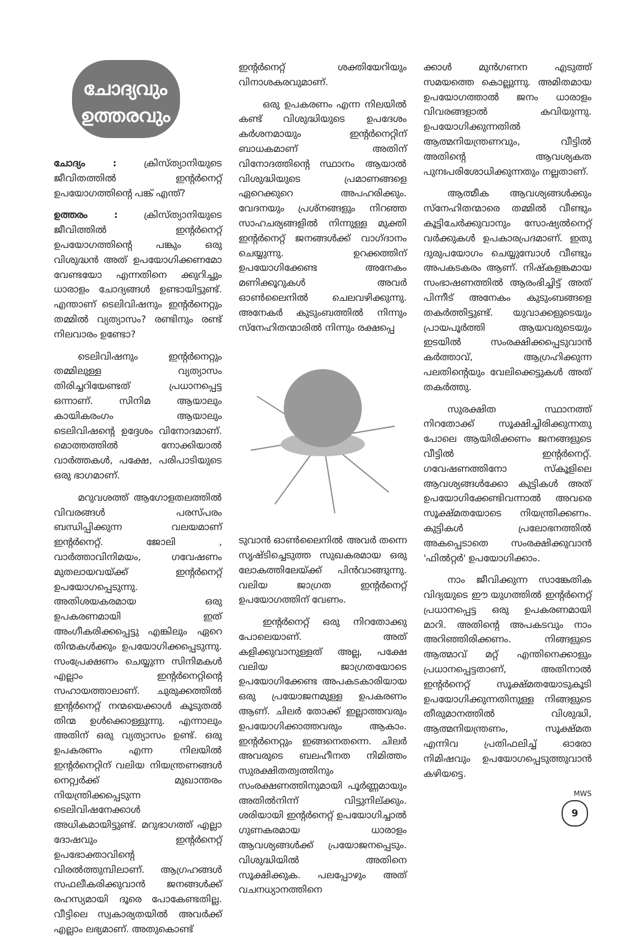ചോദ്യവും
ഉത്തരവും
ചോദ്യം : ക്രിസ്ത്യാനിയുടെ ജീവിതത്തിൽ ഇന്റർനെറ്റ് ഉപയോഗത്തിന്റെ പങ്ക് എന്ത്?
ഉത്തരം : ക്രിസ്ത്യാനിയുടെ ജീവിത്തിൽ ഇന്റർനെറ്റ് ഉപയോഗത്തിന്റെ പങ്കും ഒരു വിശുദ്ധൻ അത് ഉപയോഗിക്കണമോ വേണ്ടയോ എന്നതിനെ ക്കുറിച്ചും ധാരാളം ചോദ്യങ്ങൾ ഉണ്ടായിട്ടുണ്ട്. എന്താണ് ടെലിവിഷനും ഇന്റർനെറ്റും തമ്മിൽ വ്യത്യാസം? രണ്ടിനും രണ്ട് നിലവാരം ഉണ്ടോ?
ടെലിവിഷനും ഇന്റർനെറ്റും തമ്മിലുള്ള വ്യത്യാസം തിരിച്ചറിയേണ്ടത് പ്രധാനപ്പെട്ട ഒന്നാണ്. സിനിമ ആയാലും കായികരംഗം ആയാലും ടെലിവിഷന്റെ ഉദ്ദേശം വിനോദമാണ്. മൊത്തത്തിൽ നോക്കിയാൽ വാർത്തകൾ, പക്ഷേ, പരിപാടിയുടെ ഒരു ഭാഗമാണ്.
മറുവശത്ത് ആഗോളതലത്തിൽ വിവരങ്ങൾ പരസ്പരം ബന്ധിപ്പിക്കുന്ന വലയമാണ് ഇന്റർനെറ്റ്. ജോലി , വാർത്താവിനിമയം, ഗവേഷണം മുതലായവയ്ക്ക് ഇന്റർനെറ്റ് ഉപയോഗപ്പെടുന്നു. അതിശയകരമായ ഒരു ഉപകരണമായി ഇത് അംഗീകരിക്കപ്പെട്ടു എങ്കിലും ഏറെ തിന്മകൾക്കും ഉപയോഗിക്കപ്പെടുന്നു. സംപ്രേക്ഷണം ചെയ്യുന്ന സിനിമകൾ എല്ലാം ഇന്റർനെറ്റിന്റെ സഹായത്താലാണ്. ചുരുക്കത്തിൽ ഇന്റർനെറ്റ് നന്മയെക്കാൾ കൂടുതൽ തിന്മ ഉൾക്കൊള്ളുന്നു. എന്നാലും അതിന് ഒരു വ്യത്യാസം ഉണ്ട്. ഒരു ഉപകരണം എന്ന നിലയിൽ ഇന്റർനെറ്റിന് വലിയ നിയന്ത്രണങ്ങൾ നെറ്റ്വർക്ക് മുഖാന്തരം നിയന്ത്രിക്കപ്പെടുന്ന ടെലിവിഷനേക്കാൾ അധികമായിട്ടുണ്ട്. മറുഭാഗത്ത് എല്ലാ ദോഷവും ഇന്റർനെറ്റ് ഉപഭോക്താവിന്റെ വിരൽത്തുമ്പിലാണ്. ആഗ്രഹങ്ങൾ സഫലീകരിക്കുവാൻ ജനങ്ങൾക്ക് രഹസ്യമായി ദൂരെ പോകേണ്ടതില്ല. വീട്ടിലെ സ്വകാര്യതയിൽ അവർക്ക് എല്ലാം ലഭ്യമാണ്. അതുകൊണ്ട്
ഇന്റർനെറ്റ് ശക്തിയേറിയും വിനാശകരവുമാണ്.
ഒരു ഉപകരണം എന്ന നിലയിൽ കണ്ട് വിശുദ്ധിയുടെ ഉപദേശം കർശനമായും ഇന്റർനെറ്റിന് ബാധകമാണ് അതിന് വിനോദത്തിന്റെ സ്ഥാനം ആയാൽ വിശുദ്ധിയുടെ പ്രമാണങ്ങളെ ഏറെക്കുറെ അപഹരിക്കും. വേദനയും പ്രശ്നങ്ങളും നിറഞ്ഞ സാഹചര്യങ്ങളിൽ നിന്നുള്ള മുക്തി ഇന്റർനെറ്റ് ജനങ്ങൾക്ക് വാഗ്ദാനം ചെയ്യുന്നു. ഉറക്കത്തിന് ഉപയോഗിക്കേണ്ട അനേകം മണിക്കൂറുകൾ അവർ ഓൺലൈനിൽ ചെലവഴിക്കുന്നു. അനേകർ കുടുംബത്തിൽ നിന്നും സ്നേഹിതന്മാരിൽ നിന്നും രക്ഷപ്പെ
ടുവാൻ ഓൺലൈനിൽ അവർ തന്നെ സൃഷ്ടിച്ചെടുത്ത സുഖകരമായ ഒരു ലോകത്തിലേയ്ക്ക് പിൻവാങ്ങുന്നു. വലിയ ജാഗ്രത ഇന്റർനെറ്റ് ഉപയോഗത്തിന് വേണം.
ഇന്റർനെറ്റ് ഒരു നിറതോക്കു പോലെയാണ്. അത് കളിക്കുവാനുള്ളത് അല്ല, പക്ഷേ വലിയ ജാഗ്രതയോടെ ഉപയോഗിക്കേണ്ട അപകടകാരിയായ ഒരു പ്രയോജനമുള്ള ഉപകരണം ആണ്. ചിലർ തോക്ക് ഇല്ലാത്തവരും ഉപയോഗിക്കാത്തവരും ആകാം. ഇന്റർനെറ്റും ഇങ്ങനെതന്നെ. ചിലർ അവരുടെ ബലഹീനത നിമിത്തം സുരക്ഷിതത്വത്തിനും സംരക്ഷണത്തിനുമായി പൂർണ്ണമായും അതിൽനിന്ന് വിട്ടുനില്ക്കും. ശരിയായി ഇന്റർനെറ്റ് ഉപയോഗിച്ചാൽ ഗുണകരമായ ധാരാളം ആവശ്യങ്ങൾക്ക് പ്രയോജനപ്പെടും. വിശുദ്ധിയിൽ അതിനെ സൂക്ഷിക്കുക. പലപ്പോഴും അത് വചനധ്യാനത്തിനെ
ക്കാൾ മുൻഗണന എടുത്ത് സമയത്തെ കൊല്ലുന്നു. അമിതമായ ഉപയോഗത്താൽ ജനം ധാരാളം വിവരങ്ങളാൽ കവിയുന്നു. ഉപയോഗിക്കുന്നതിൽ ആത്മനിയന്ത്രണവും, വീട്ടിൽ അതിന്റെ ആവശ്യകത പുനഃപരിശോധിക്കുന്നതും നല്ലതാണ്.
ആത്മീക ആവശ്യങ്ങൾക്കും സ്നേഹിതന്മാരെ തമ്മിൽ വീണ്ടും കൂട്ടിചേർക്കുവാനും സോഷ്യൽനെറ്റ് വർക്കുകൾ ഉപകാരപ്രദമാണ്. ഇതു ദുരുപയോഗം ചെയ്യുമ്പോൾ വീണ്ടും അപകടകരം ആണ്. നിഷ്കളങ്കമായ സംഭാഷണത്തിൽ ആരംഭിച്ചിട്ട് അത് പിന്നീട് അനേകം കുടുംബങ്ങളെ തകർത്തിട്ടുണ്ട്. യുവാക്കളുടെയും പ്രായപൂർത്തി ആയവരുടെയും ഇടയിൽ സംരക്ഷിക്കപ്പെടുവാൻ കർത്താവ്, ആഗ്രഹിക്കുന്ന പലതിന്റെയും വേലിക്കെട്ടുകൾ അത് തകർത്തു.
സുരക്ഷിത സ്ഥാനത്ത് നിറതോക്ക് സൂക്ഷിച്ചിരിക്കുന്നതു പോലെ ആയിരിക്കണം ജനങ്ങളുടെ വീട്ടിൽ ഇന്റർനെറ്റ്. ഗവേഷണത്തിനോ സ്കൂളിലെ ആവശ്യങ്ങൾക്കോ കുട്ടികൾ അത് ഉപയോഗിക്കേണ്ടിവന്നാൽ അവരെ സൂക്ഷ്മതയോടെ നിയന്ത്രിക്കണം. കുട്ടികൾ പ്രലോഭനത്തിൽ അകപ്പെടാതെ സംരക്ഷിക്കുവാൻ 'ഫിൽറ്റർ' ഉപയോഗിക്കാം.
നാം ജീവിക്കുന്ന സാങ്കേതിക വിദ്യയുടെ ഈ യുഗത്തിൽ ഇന്റർനെറ്റ് പ്രധാനപ്പെട്ട ഒരു ഉപകരണമായി മാറി. അതിന്റെ അപകടവും നാം അറിഞ്ഞിരിക്കണം. നിങ്ങളുടെ ആത്മാവ് മറ്റ് എന്തിനെക്കാളും പ്രധാനപ്പെട്ടതാണ്, അതിനാൽ ഇന്റർനെറ്റ് സൂക്ഷ്മതയോടുകൂടി ഉപയോഗിക്കുന്നതിനുള്ള നിങ്ങളുടെ തീരുമാനത്തിൽ വിശുദ്ധി, ആത്മനിയന്ത്രണം, സൂക്ഷ്മത എന്നിവ പ്രതിഫലിച്ച് ഓരോ നിമിഷവും ഉപയോഗപ്പെടുത്തുവാൻ കഴിയട്ടെ.
MWS
9